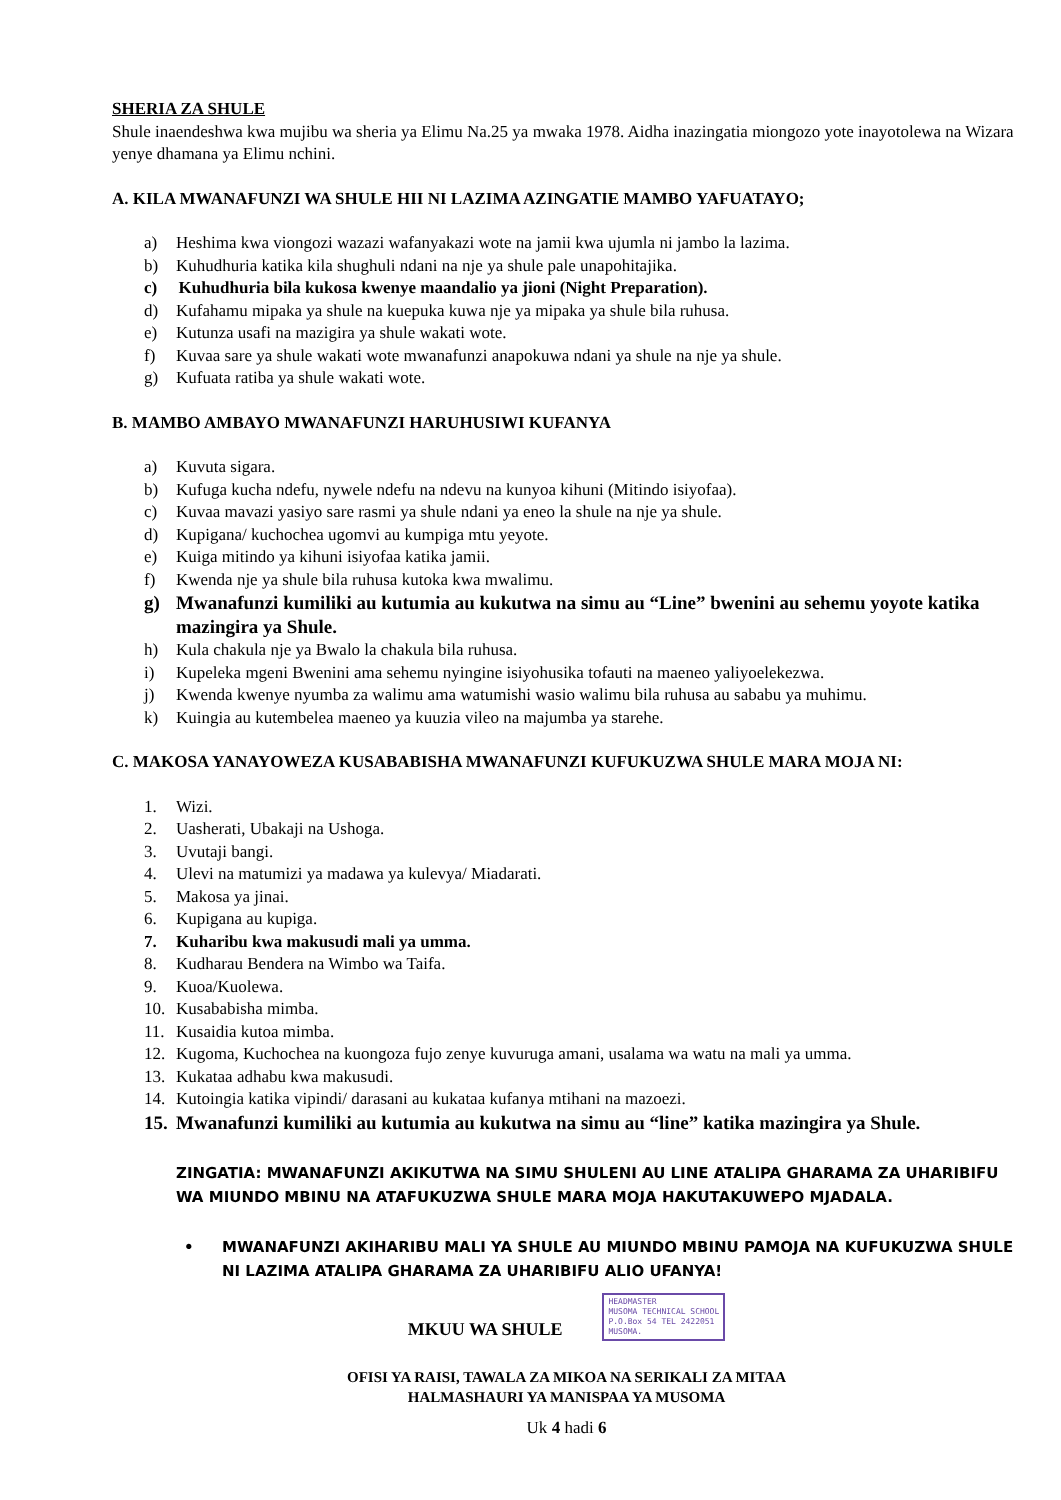SHERIA ZA SHULE
Shule inaendeshwa kwa mujibu wa sheria ya Elimu Na.25 ya mwaka 1978. Aidha inazingatia miongozo yote inayotolewa na Wizara yenye dhamana ya Elimu nchini.
A. KILA MWANAFUNZI WA SHULE HII NI LAZIMA AZINGATIE MAMBO YAFUATAYO;
a) Heshima kwa viongozi wazazi wafanyakazi wote na jamii kwa ujumla ni jambo la lazima.
b) Kuhudhuria katika kila shughuli ndani na nje ya shule pale unapohitajika.
c) Kuhudhuria bila kukosa kwenye maandalio ya jioni (Night Preparation).
d) Kufahamu mipaka ya shule na kuepuka kuwa nje ya mipaka ya shule bila ruhusa.
e) Kutunza usafi na mazigira ya shule wakati wote.
f) Kuvaa sare ya shule wakati wote mwanafunzi anapokuwa ndani ya shule na nje ya shule.
g) Kufuata ratiba ya shule wakati wote.
B. MAMBO AMBAYO MWANAFUNZI HARUHUSIWI KUFANYA
a) Kuvuta sigara.
b) Kufuga kucha ndefu, nywele ndefu na ndevu na kunyoa kihuni (Mitindo isiyofaa).
c) Kuvaa mavazi yasiyo sare rasmi ya shule ndani ya eneo la shule na nje ya shule.
d) Kupigana/ kuchochea ugomvi au kumpiga mtu yeyote.
e) Kuiga mitindo ya kihuni isiyofaa katika jamii.
f) Kwenda nje ya shule bila ruhusa kutoka kwa mwalimu.
g) Mwanafunzi kumiliki au kutumia au kukutwa na simu au “Line” bwenini au sehemu yoyote katika mazingira ya Shule.
h) Kula chakula nje ya Bwalo la chakula bila ruhusa.
i) Kupeleka mgeni Bwenini ama sehemu nyingine isiyohusika tofauti na maeneo yaliyoelekezwa.
j) Kwenda kwenye nyumba za walimu ama watumishi wasio walimu bila ruhusa au sababu ya muhimu.
k) Kuingia au kutembelea maeneo ya kuuzia vileo na majumba ya starehe.
C. MAKOSA YANAYOWEZA KUSABABISHA MWANAFUNZI KUFUKUZWA SHULE MARA MOJA NI:
1. Wizi.
2. Uasherati, Ubakaji na Ushoga.
3. Uvutaji bangi.
4. Ulevi na matumizi ya madawa ya kulevya/ Miadarati.
5. Makosa ya jinai.
6. Kupigana au kupiga.
7. Kuharibu kwa makusudi mali ya umma.
8. Kudharau Bendera na Wimbo wa Taifa.
9. Kuoa/Kuolewa.
10. Kusababisha mimba.
11. Kusaidia kutoa mimba.
12. Kugoma, Kuchochea na kuongoza fujo zenye kuvuruga amani, usalama wa watu na mali ya umma.
13. Kukataa adhabu kwa makusudi.
14. Kutoingia katika vipindi/ darasani au kukataa kufanya mtihani na mazoezi.
15. Mwanafunzi kumiliki au kutumia au kukutwa na simu au “line” katika mazingira ya Shule.
ZINGATIA: MWANAFUNZI AKIKUTWA NA SIMU SHULENI AU LINE ATALIPA GHARAMA ZA UHARIBIFU WA MIUNDO MBINU NA ATAFUKUZWA SHULE MARA MOJA HAKUTAKUWEPO MJADALA.
• MWANAFUNZI AKIHARIBU MALI YA SHULE AU MIUNDO MBINU PAMOJA NA KUFUKUZWA SHULE NI LAZIMA ATALIPA GHARAMA ZA UHARIBIFU ALIO UFANYA!
MKUU WA SHULE
HEADMASTER
MUSOMA TECHNICAL SCHOOL
P.O.Box 54 TEL 2422051
MUSOMA.
OFISI YA RAISI, TAWALA ZA MIKOA NA SERIKALI ZA MITAA
HALMASHAURI YA MANISPAA YA MUSOMA
Uk 4 hadi 6